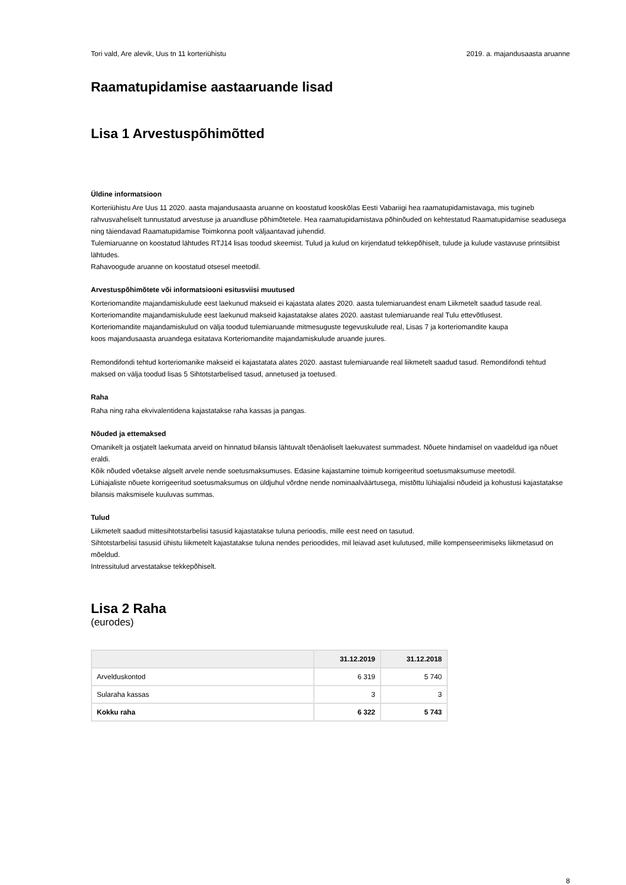Tori vald, Are alevik, Uus tn 11 korteriühistu 2019. a. majandusaasta aruanne
Raamatupidamise aastaaruande lisad
Lisa 1 Arvestuspõhimõtted
Üldine informatsioon
Korteriühistu Are Uus 11 2020. aasta majandusaasta aruanne on koostatud kooskõlas Eesti Vabariigi hea raamatupidamistavaga, mis tugineb rahvusvaheliselt tunnustatud arvestuse ja aruandluse põhimõtetele. Hea raamatupidamistava põhinõuded on kehtestatud Raamatupidamise seadusega ning täiendavad Raamatupidamise Toimkonna poolt väljaantavad juhendid.
Tulemiaruanne on koostatud lähtudes RTJ14 lisas toodud skeemist. Tulud ja kulud on kirjendatud tekkepõhiselt, tulude ja kulude vastavuse printsiibist lähtudes.
Rahavoogude aruanne on koostatud otsesel meetodil.
Arvestuspõhimõtete või informatsiooni esitusviisi muutused
Korteriomandite majandamiskulude eest laekunud makseid ei kajastata alates 2020. aasta tulemiaruandest enam Liikmetelt saadud tasude real.
Korteriomandite majandamiskulude eest laekunud makseid kajastatakse alates 2020. aastast tulemiaruande real Tulu ettevõtlusest.
Korteriomandite majandamiskulud on välja toodud tulemiaruande mitmesuguste tegevuskulude real, Lisas 7 ja korteriomandite kaupa
koos majandusaasta aruandega esitatava Korteriomandite majandamiskulude aruande juures.
Remondifondi tehtud korteriomanike makseid ei kajastatata alates 2020. aastast tulemiaruande real liikmetelt saadud tasud. Remondifondi tehtud maksed on välja toodud lisas 5 Sihtotstarbelised tasud, annetused ja toetused.
Raha
Raha ning raha ekvivalentidena kajastatakse raha kassas ja pangas.
Nõuded ja ettemaksed
Omanikelt ja ostjatelt laekumata arveid on hinnatud bilansis lähtuvalt tõenäoliselt laekuvatest summadest. Nõuete hindamisel on vaadeldud iga nõuet eraldi.
Kõik nõuded võetakse algselt arvele nende soetusmaksumuses. Edasine kajastamine toimub korrigeeritud soetusmaksumuse meetodil.
Lühiajaliste nõuete korrigeeritud soetusmaksumus on üldjuhul võrdne nende nominaalväärtusega, mistõttu lühiajalisi nõudeid ja kohustusi kajastatakse bilansis maksmisele kuuluvas summas.
Tulud
Liikmetelt saadud mittesihtotstarbelisi tasusid kajastatakse tuluna perioodis, mille eest need on tasutud.
Sihtotstarbelisi tasusid ühistu liikmetelt kajastatakse tuluna nendes perioodides, mil leiavad aset kulutused, mille kompenseerimiseks liikmetasud on mõeldud.
Intressitulud arvestatakse tekkepõhiselt.
Lisa 2 Raha
(eurodes)
| | 31.12.2019 | 31.12.2018 |
| --- | --- | --- |
| Arvelduskontod | 6 319 | 5 740 |
| Sularaha kassas | 3 | 3 |
| Kokku raha | 6 322 | 5 743 |
8